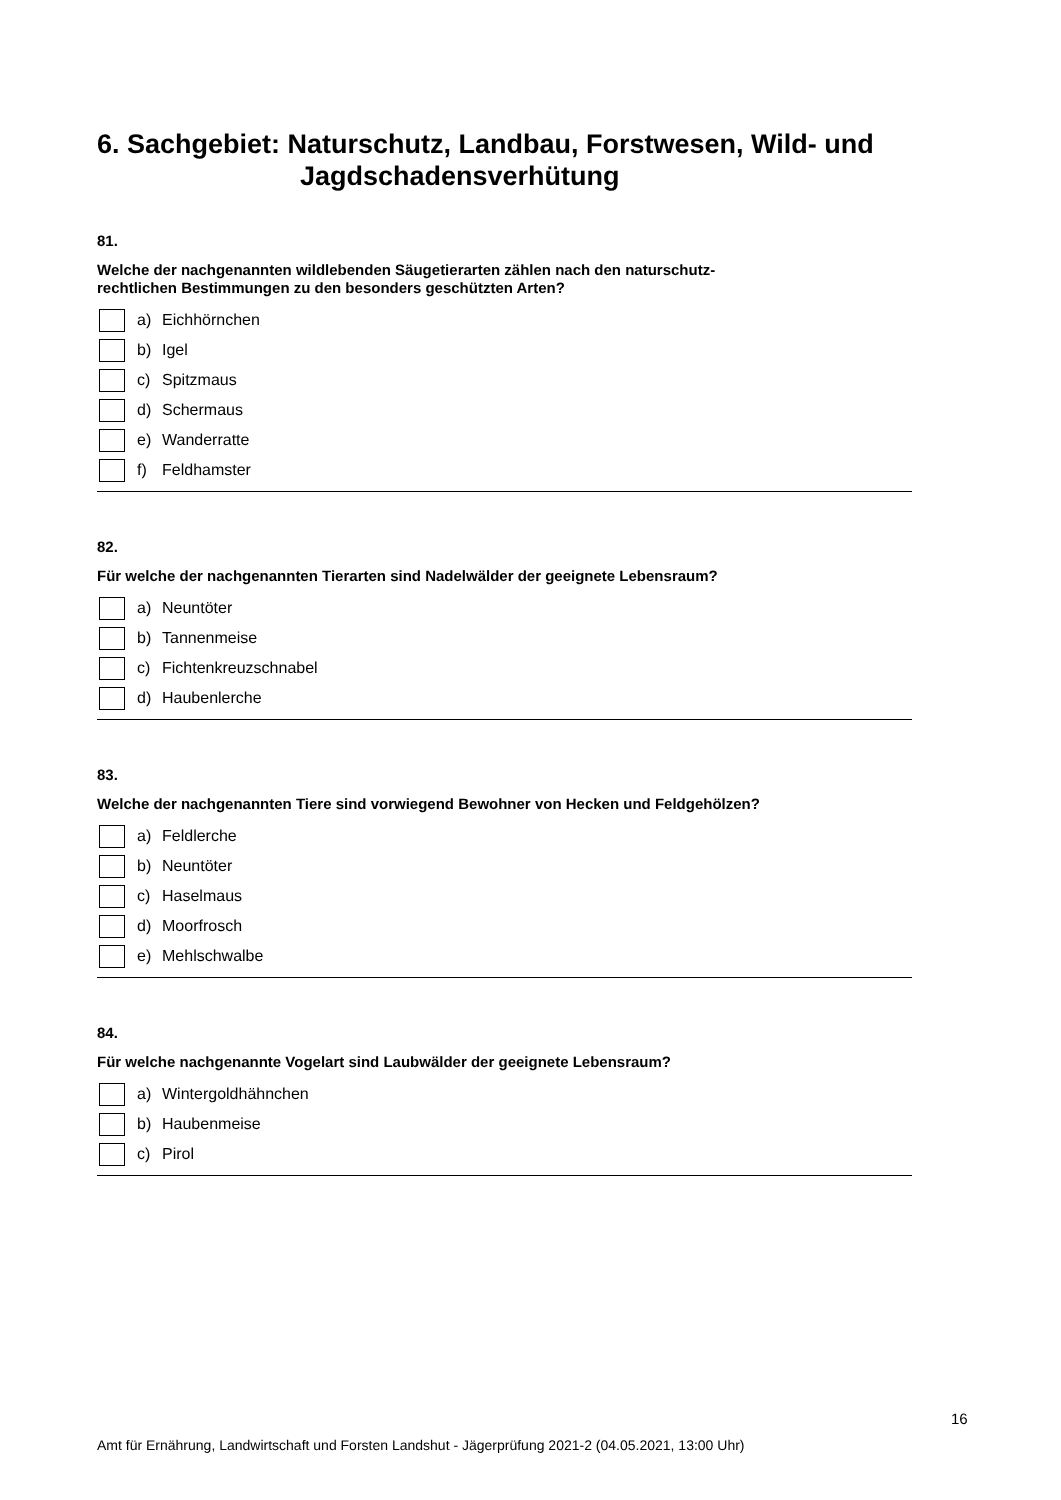6. Sachgebiet: Naturschutz, Landbau, Forstwesen, Wild- und
Jagdschadensverhütung
81.
Welche der nachgenannten wildlebenden Säugetierarten zählen nach den naturschutz-
rechtlichen Bestimmungen zu den besonders geschützten Arten?
a) Eichhörnchen
b) Igel
c) Spitzmaus
d) Schermaus
e) Wanderratte
f) Feldhamster
82.
Für welche der nachgenannten Tierarten sind Nadelwälder der geeignete Lebensraum?
a) Neuntöter
b) Tannenmeise
c) Fichtenkreuzschnabel
d) Haubenlerche
83.
Welche der nachgenannten Tiere sind vorwiegend Bewohner von Hecken und Feldgehölzen?
a) Feldlerche
b) Neuntöter
c) Haselmaus
d) Moorfrosch
e) Mehlschwalbe
84.
Für welche nachgenannte Vogelart sind Laubwälder der geeignete Lebensraum?
a) Wintergoldhähnchen
b) Haubenmeise
c) Pirol
16
Amt für Ernährung, Landwirtschaft und Forsten Landshut - Jägerprüfung 2021-2 (04.05.2021, 13:00 Uhr)